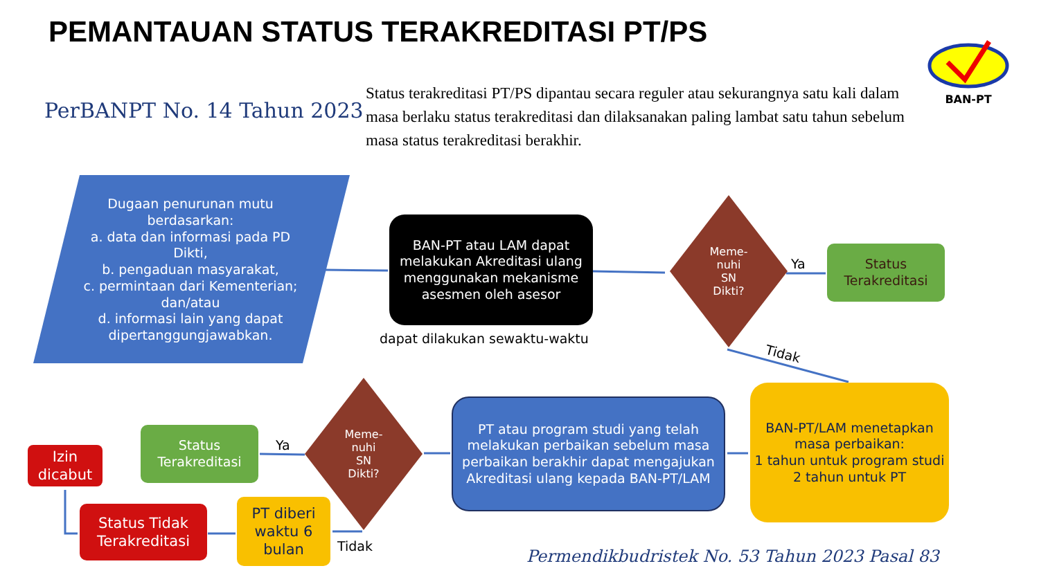PEMANTAUAN STATUS TERAKREDITASI PT/PS
BAN-PT
PerBANPT No. 14 Tahun 2023
Status terakreditasi PT/PS dipantau secara reguler atau sekurangnya satu kali dalam masa berlaku status terakreditasi dan dilaksanakan paling lambat satu tahun sebelum masa status terakreditasi berakhir.
Dugaan penurunan mutu berdasarkan:
a. data dan informasi pada PD Dikti,
b. pengaduan masyarakat,
c. permintaan dari Kementerian; dan/atau
d. informasi lain yang dapat dipertanggungjawabkan.
BAN-PT atau LAM dapat melakukan Akreditasi ulang menggunakan mekanisme asesmen oleh asesor
dapat dilakukan sewaktu-waktu
Meme-
nuhi
SN
Dikti?
Ya
Status Terakreditasi
Tidak
BAN-PT/LAM menetapkan masa perbaikan:
1 tahun untuk program studi
2 tahun untuk PT
PT atau program studi yang telah melakukan perbaikan sebelum masa perbaikan berakhir dapat mengajukan Akreditasi ulang kepada BAN-PT/LAM
Meme-
nuhi
SN
Dikti?
Ya
Status Terakreditasi
Izin dicabut
Status Tidak Terakreditasi
PT diberi waktu 6 bulan
Tidak
Permendikbudristek No. 53 Tahun 2023 Pasal 83